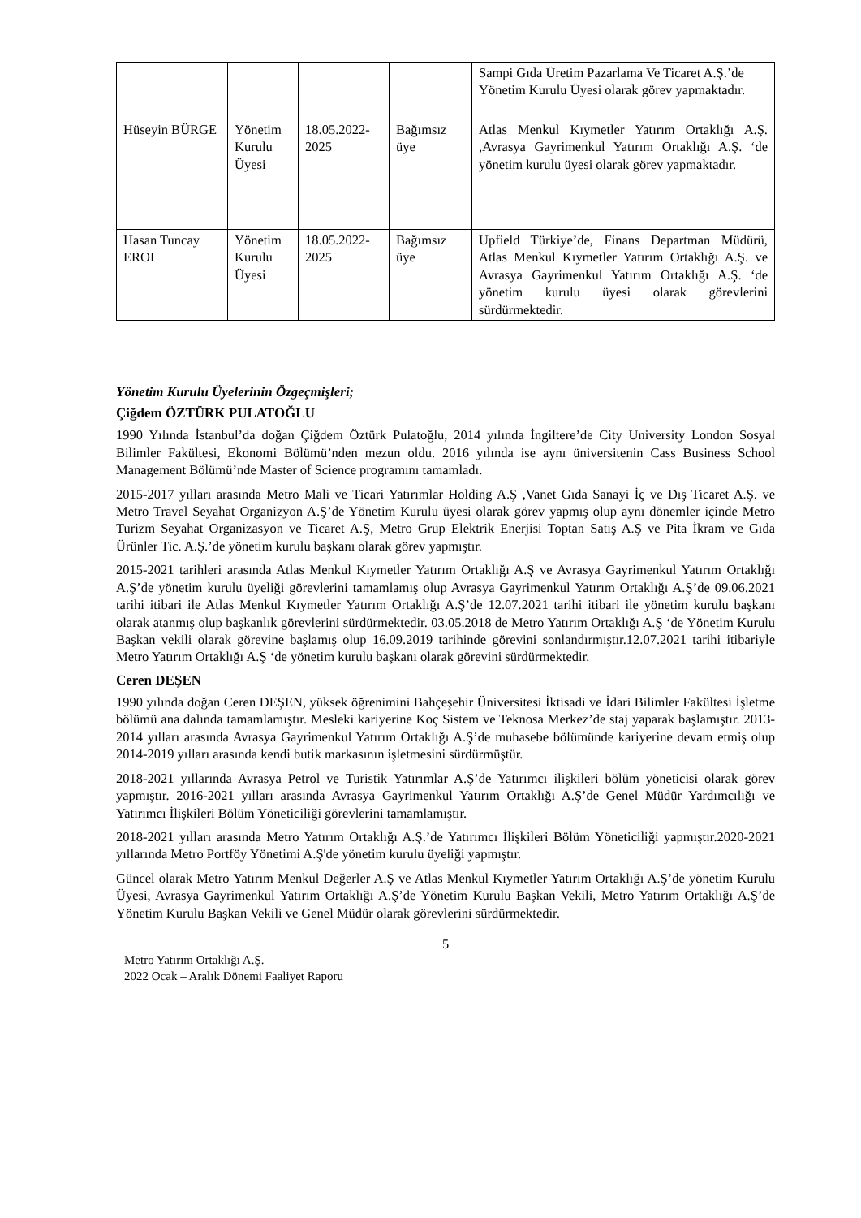| | | | | Sampi Gıda Üretim Pazarlama Ve Ticaret A.Ş.’de Yönetim Kurulu Üyesi olarak görev yapmaktadır. |
| Hüseyin BÜRGE | Yönetim Kurulu Üyesi | 18.05.2022-2025 | Bağımsız üye | Atlas Menkul Kıymetler Yatırım Ortaklığı A.Ş. ,Avrasya Gayrimenkul Yatırım Ortaklığı A.Ş. ‘de yönetim kurulu üyesi olarak görev yapmaktadır. |
| Hasan Tuncay EROL | Yönetim Kurulu Üyesi | 18.05.2022-2025 | Bağımsız üye | Upfield Türkiye’de, Finans Departman Müdürü, Atlas Menkul Kıymetler Yatırım Ortaklığı A.Ş. ve Avrasya Gayrimenkul Yatırım Ortaklığı A.Ş. ‘de yönetim kurulu üyesi olarak görevlerini sürdürmektedir. |
Yönetim Kurulu Üyelerinin Özgeçmişleri;
Çiğdem ÖZTÜRK PULATOĞLU
1990 Yılında İstanbul’da doğan Çiğdem Öztürk Pulatoğlu, 2014 yılında İngiltere’de City University London Sosyal Bilimler Fakültesi, Ekonomi Bölümü’nden mezun oldu. 2016 yılında ise aynı üniversitenin Cass Business School Management Bölümü’nde Master of Science programını tamamladı.
2015-2017 yılları arasında Metro Mali ve Ticari Yatırımlar Holding A.Ş ,Vanet Gıda Sanayi İç ve Dış Ticaret A.Ş. ve Metro Travel Seyahat Organizyon A.Ş’de Yönetim Kurulu üyesi olarak görev yapmış olup aynı dönemler içinde Metro Turizm Seyahat Organizasyon ve Ticaret A.Ş, Metro Grup Elektrik Enerjisi Toptan Satış A.Ş ve Pita İkram ve Gıda Ürünler Tic. A.Ş.’de yönetim kurulu başkanı olarak görev yapmıştır.
2015-2021 tarihleri arasında Atlas Menkul Kıymetler Yatırım Ortaklığı A.Ş ve Avrasya Gayrimenkul Yatırım Ortaklığı A.Ş’de yönetim kurulu üyeliği görevlerini tamamlamış olup Avrasya Gayrimenkul Yatırım Ortaklığı A.Ş’de 09.06.2021 tarihi itibari ile Atlas Menkul Kıymetler Yatırım Ortaklığı A.Ş’de 12.07.2021 tarihi itibari ile yönetim kurulu başkanı olarak atanmış olup başkanlık görevlerini sürdürmektedir. 03.05.2018 de Metro Yatırım Ortaklığı A.Ş ‘de Yönetim Kurulu Başkan vekili olarak görevine başlamış olup 16.09.2019 tarihinde görevini sonlandırmıştır.12.07.2021 tarihi itibariyle Metro Yatırım Ortaklığı A.Ş ‘de yönetim kurulu başkanı olarak görevini sürdürmektedir.
Ceren DEŞEN
1990 yılında doğan Ceren DEŞEN, yüksek öğrenimini Bahçeşehir Üniversitesi İktisadi ve İdari Bilimler Fakültesi İşletme bölümü ana dalında tamamlamıştır. Mesleki kariyerine Koç Sistem ve Teknosa Merkez’de staj yaparak başlamıştır. 2013-2014 yılları arasında Avrasya Gayrimenkul Yatırım Ortaklığı A.Ş’de muhasebe bölümünde kariyerine devam etmiş olup 2014-2019 yılları arasında kendi butik markasının işletmesini sürdürmüştür.
2018-2021 yıllarında Avrasya Petrol ve Turistik Yatırımlar A.Ş’de Yatırımcı ilişkileri bölüm yöneticisi olarak görev yapmıştır. 2016-2021 yılları arasında Avrasya Gayrimenkul Yatırım Ortaklığı A.Ş’de Genel Müdür Yardımcılığı ve Yatırımcı İlişkileri Bölüm Yöneticiliği görevlerini tamamlamıştır.
2018-2021 yılları arasında Metro Yatırım Ortaklığı A.Ş.’de Yatırımcı İlişkileri Bölüm Yöneticiliği yapmıştır.2020-2021 yıllarında Metro Portföy Yönetimi A.Ş'de yönetim kurulu üyeliği yapmıştır.
Güncel olarak Metro Yatırım Menkul Değerler A.Ş ve Atlas Menkul Kıymetler Yatırım Ortaklığı A.Ş’de yönetim Kurulu Üyesi, Avrasya Gayrimenkul Yatırım Ortaklığı A.Ş’de Yönetim Kurulu Başkan Vekili, Metro Yatırım Ortaklığı A.Ş’de Yönetim Kurulu Başkan Vekili ve Genel Müdür olarak görevlerini sürdürmektedir.
5
Metro Yatırım Ortaklığı A.Ş.
2022 Ocak – Aralık Dönemi Faaliyet Raporu